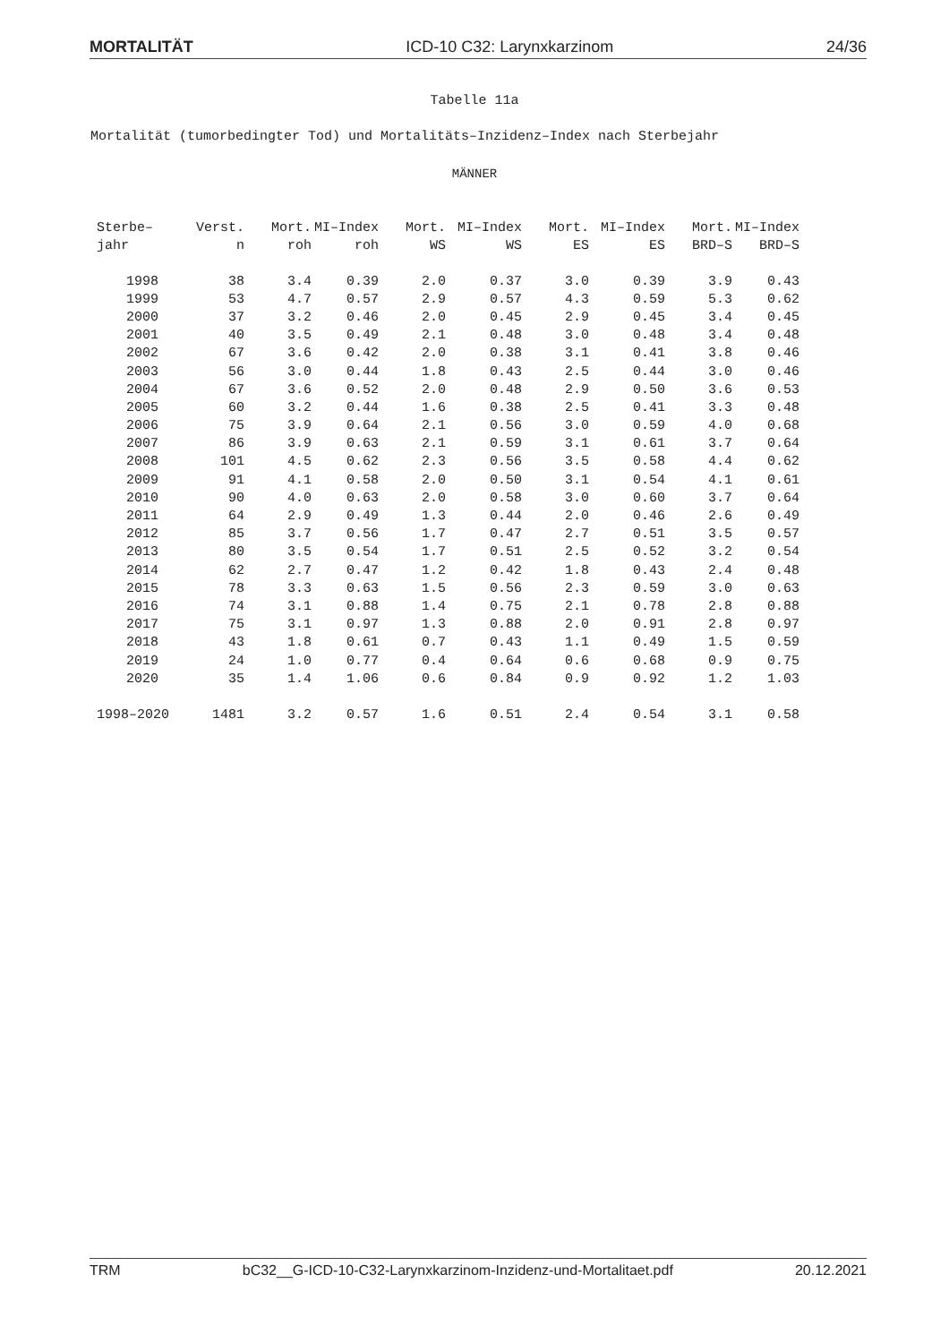MORTALITÄT ICD-10 C32: Larynxkarzinom 24/36
Tabelle 11a
Mortalität (tumorbedingter Tod) und Mortalitäts–Inzidenz–Index nach Sterbejahr
MÄNNER
| Sterbe– | Verst. | Mort. | MI–Index | Mort. | MI–Index | Mort. | MI–Index | Mort. | MI–Index |
| --- | --- | --- | --- | --- | --- | --- | --- | --- | --- |
| jahr | n | roh | roh | WS | WS | ES | ES | BRD–S | BRD–S |
| 1998 | 38 | 3.4 | 0.39 | 2.0 | 0.37 | 3.0 | 0.39 | 3.9 | 0.43 |
| 1999 | 53 | 4.7 | 0.57 | 2.9 | 0.57 | 4.3 | 0.59 | 5.3 | 0.62 |
| 2000 | 37 | 3.2 | 0.46 | 2.0 | 0.45 | 2.9 | 0.45 | 3.4 | 0.45 |
| 2001 | 40 | 3.5 | 0.49 | 2.1 | 0.48 | 3.0 | 0.48 | 3.4 | 0.48 |
| 2002 | 67 | 3.6 | 0.42 | 2.0 | 0.38 | 3.1 | 0.41 | 3.8 | 0.46 |
| 2003 | 56 | 3.0 | 0.44 | 1.8 | 0.43 | 2.5 | 0.44 | 3.0 | 0.46 |
| 2004 | 67 | 3.6 | 0.52 | 2.0 | 0.48 | 2.9 | 0.50 | 3.6 | 0.53 |
| 2005 | 60 | 3.2 | 0.44 | 1.6 | 0.38 | 2.5 | 0.41 | 3.3 | 0.48 |
| 2006 | 75 | 3.9 | 0.64 | 2.1 | 0.56 | 3.0 | 0.59 | 4.0 | 0.68 |
| 2007 | 86 | 3.9 | 0.63 | 2.1 | 0.59 | 3.1 | 0.61 | 3.7 | 0.64 |
| 2008 | 101 | 4.5 | 0.62 | 2.3 | 0.56 | 3.5 | 0.58 | 4.4 | 0.62 |
| 2009 | 91 | 4.1 | 0.58 | 2.0 | 0.50 | 3.1 | 0.54 | 4.1 | 0.61 |
| 2010 | 90 | 4.0 | 0.63 | 2.0 | 0.58 | 3.0 | 0.60 | 3.7 | 0.64 |
| 2011 | 64 | 2.9 | 0.49 | 1.3 | 0.44 | 2.0 | 0.46 | 2.6 | 0.49 |
| 2012 | 85 | 3.7 | 0.56 | 1.7 | 0.47 | 2.7 | 0.51 | 3.5 | 0.57 |
| 2013 | 80 | 3.5 | 0.54 | 1.7 | 0.51 | 2.5 | 0.52 | 3.2 | 0.54 |
| 2014 | 62 | 2.7 | 0.47 | 1.2 | 0.42 | 1.8 | 0.43 | 2.4 | 0.48 |
| 2015 | 78 | 3.3 | 0.63 | 1.5 | 0.56 | 2.3 | 0.59 | 3.0 | 0.63 |
| 2016 | 74 | 3.1 | 0.88 | 1.4 | 0.75 | 2.1 | 0.78 | 2.8 | 0.88 |
| 2017 | 75 | 3.1 | 0.97 | 1.3 | 0.88 | 2.0 | 0.91 | 2.8 | 0.97 |
| 2018 | 43 | 1.8 | 0.61 | 0.7 | 0.43 | 1.1 | 0.49 | 1.5 | 0.59 |
| 2019 | 24 | 1.0 | 0.77 | 0.4 | 0.64 | 0.6 | 0.68 | 0.9 | 0.75 |
| 2020 | 35 | 1.4 | 1.06 | 0.6 | 0.84 | 0.9 | 0.92 | 1.2 | 1.03 |
| 1998–2020 | 1481 | 3.2 | 0.57 | 1.6 | 0.51 | 2.4 | 0.54 | 3.1 | 0.58 |
TRM bC32__G-ICD-10-C32-Larynxkarzinom-Inzidenz-und-Mortalitaet.pdf 20.12.2021